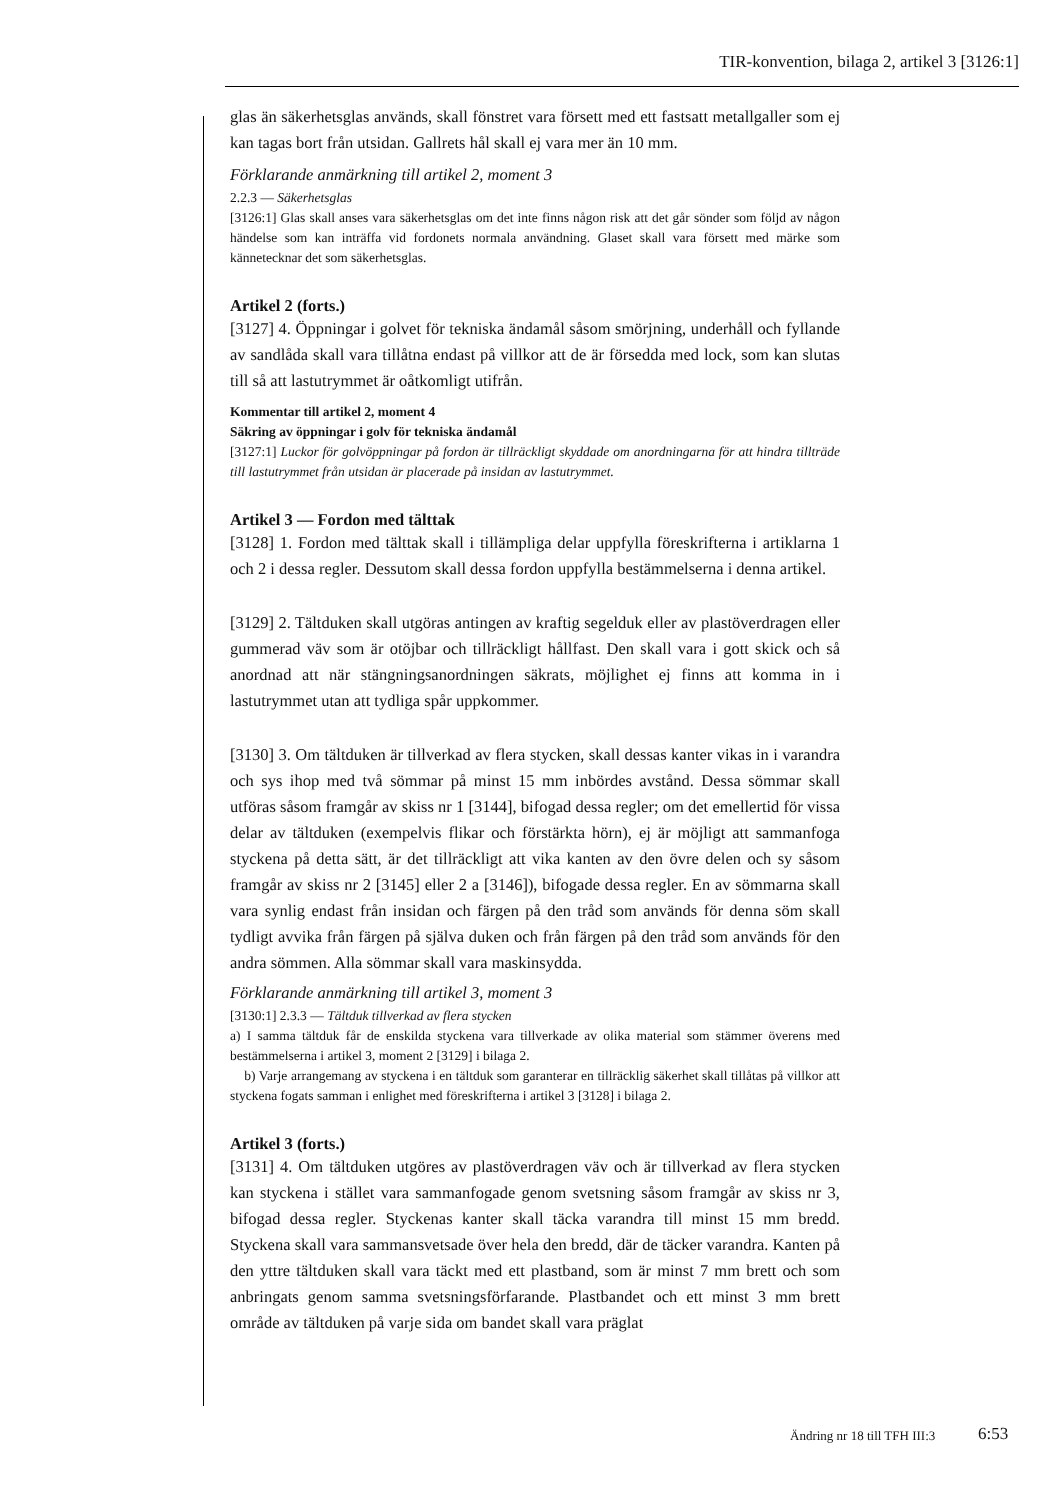TIR-konvention, bilaga 2, artikel 3 [3126:1]
glas än säkerhetsglas används, skall fönstret vara försett med ett fastsatt metallgaller som ej kan tagas bort från utsidan. Gallrets hål skall ej vara mer än 10 mm.
Förklarande anmärkning till artikel 2, moment 3
2.2.3 — Säkerhetsglas
[3126:1] Glas skall anses vara säkerhetsglas om det inte finns någon risk att det går sönder som följd av någon händelse som kan inträffa vid fordonets normala användning. Glaset skall vara försett med märke som kännetecknar det som säkerhetsglas.
Artikel 2 (forts.)
[3127] 4. Öppningar i golvet för tekniska ändamål såsom smörjning, underhåll och fyllande av sandlåda skall vara tillåtna endast på villkor att de är försedda med lock, som kan slutas till så att lastutrymmet är oåtkomligt utifrån.
Kommentar till artikel 2, moment 4
Säkring av öppningar i golv för tekniska ändamål
[3127:1] Luckor för golvöppningar på fordon är tillräckligt skyddade om anordningarna för att hindra tillträde till lastutrymmet från utsidan är placerade på insidan av lastutrymmet.
Artikel 3 — Fordon med tälttak
[3128] 1. Fordon med tälttak skall i tillämpliga delar uppfylla föreskrifterna i artiklarna 1 och 2 i dessa regler. Dessutom skall dessa fordon uppfylla bestämmelserna i denna artikel.
[3129] 2. Tältduken skall utgöras antingen av kraftig segelduk eller av plastöverdragen eller gummerad väv som är otöjbar och tillräckligt hållfast. Den skall vara i gott skick och så anordnad att när stängningsanordningen säkrats, möjlighet ej finns att komma in i lastutrymmet utan att tydliga spår uppkommer.
[3130] 3. Om tältduken är tillverkad av flera stycken, skall dessas kanter vikas in i varandra och sys ihop med två sömmar på minst 15 mm inbördes avstånd. Dessa sömmar skall utföras såsom framgår av skiss nr 1 [3144], bifogad dessa regler; om det emellertid för vissa delar av tältduken (exempelvis flikar och förstärkta hörn), ej är möjligt att sammanfoga styckena på detta sätt, är det tillräckligt att vika kanten av den övre delen och sy såsom framgår av skiss nr 2 [3145] eller 2 a [3146]), bifogade dessa regler. En av sömmarna skall vara synlig endast från insidan och färgen på den tråd som används för denna söm skall tydligt avvika från färgen på själva duken och från färgen på den tråd som används för den andra sömmen. Alla sömmar skall vara maskinsydda.
Förklarande anmärkning till artikel 3, moment 3
[3130:1] 2.3.3 — Tältduk tillverkad av flera stycken
a) I samma tältduk får de enskilda styckena vara tillverkade av olika material som stämmer överens med bestämmelserna i artikel 3, moment 2 [3129] i bilaga 2.
b) Varje arrangemang av styckena i en tältduk som garanterar en tillräcklig säkerhet skall tillåtas på villkor att styckena fogats samman i enlighet med föreskrifterna i artikel 3 [3128] i bilaga 2.
Artikel 3 (forts.)
[3131] 4. Om tältduken utgöres av plastöverdragen väv och är tillverkad av flera stycken kan styckena i stället vara sammanfogade genom svetsning såsom framgår av skiss nr 3, bifogad dessa regler. Styckenas kanter skall täcka varandra till minst 15 mm bredd. Styckena skall vara sammansvetsade över hela den bredd, där de täcker varandra. Kanten på den yttre tältduken skall vara täckt med ett plastband, som är minst 7 mm brett och som anbringats genom samma svetsningsförfarande. Plastbandet och ett minst 3 mm brett område av tältduken på varje sida om bandet skall vara präglat
Ändring nr 18 till TFH III:3 6:53